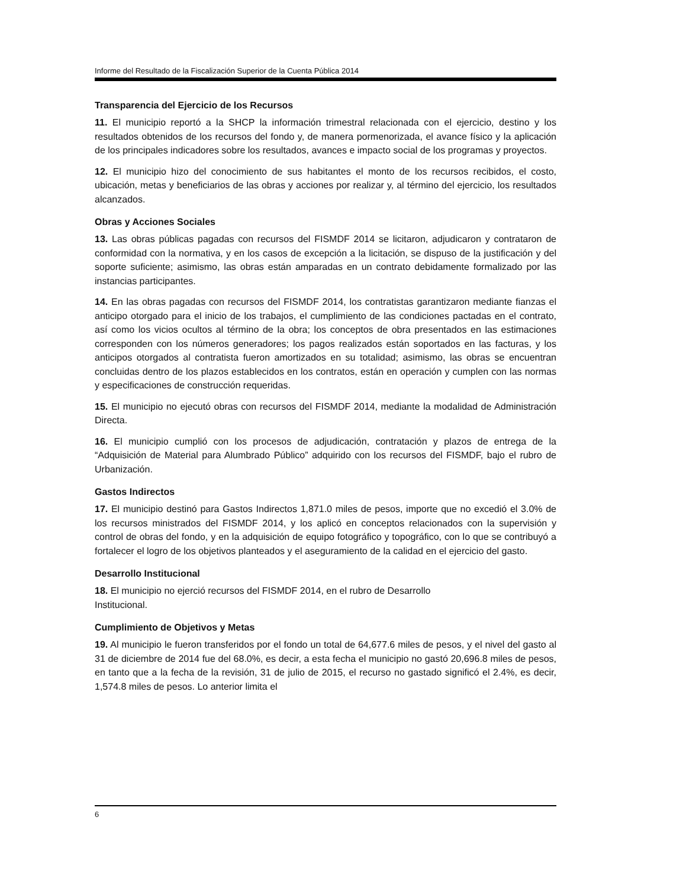Informe del Resultado de la Fiscalización Superior de la Cuenta Pública 2014
Transparencia del Ejercicio de los Recursos
11. El municipio reportó a la SHCP la información trimestral relacionada con el ejercicio, destino y los resultados obtenidos de los recursos del fondo y, de manera pormenorizada, el avance físico y la aplicación de los principales indicadores sobre los resultados, avances e impacto social de los programas y proyectos.
12. El municipio hizo del conocimiento de sus habitantes el monto de los recursos recibidos, el costo, ubicación, metas y beneficiarios de las obras y acciones por realizar y, al término del ejercicio, los resultados alcanzados.
Obras y Acciones Sociales
13. Las obras públicas pagadas con recursos del FISMDF 2014 se licitaron, adjudicaron y contrataron de conformidad con la normativa, y en los casos de excepción a la licitación, se dispuso de la justificación y del soporte suficiente; asimismo, las obras están amparadas en un contrato debidamente formalizado por las instancias participantes.
14. En las obras pagadas con recursos del FISMDF 2014, los contratistas garantizaron mediante fianzas el anticipo otorgado para el inicio de los trabajos, el cumplimiento de las condiciones pactadas en el contrato, así como los vicios ocultos al término de la obra; los conceptos de obra presentados en las estimaciones corresponden con los números generadores; los pagos realizados están soportados en las facturas, y los anticipos otorgados al contratista fueron amortizados en su totalidad; asimismo, las obras se encuentran concluidas dentro de los plazos establecidos en los contratos, están en operación y cumplen con las normas y especificaciones de construcción requeridas.
15. El municipio no ejecutó obras con recursos del FISMDF 2014, mediante la modalidad de Administración Directa.
16. El municipio cumplió con los procesos de adjudicación, contratación y plazos de entrega de la “Adquisición de Material para Alumbrado Público” adquirido con los recursos del FISMDF, bajo el rubro de Urbanización.
Gastos Indirectos
17. El municipio destinó para Gastos Indirectos 1,871.0 miles de pesos, importe que no excedió el 3.0% de los recursos ministrados del FISMDF 2014, y los aplicó en conceptos relacionados con la supervisión y control de obras del fondo, y en la adquisición de equipo fotográfico y topográfico, con lo que se contribuyó a fortalecer el logro de los objetivos planteados y el aseguramiento de la calidad en el ejercicio del gasto.
Desarrollo Institucional
18. El municipio no ejerció recursos del FISMDF 2014, en el rubro de Desarrollo
Institucional.
Cumplimiento de Objetivos y Metas
19. Al municipio le fueron transferidos por el fondo un total de 64,677.6 miles de pesos, y el nivel del gasto al 31 de diciembre de 2014 fue del 68.0%, es decir, a esta fecha el municipio no gastó 20,696.8 miles de pesos, en tanto que a la fecha de la revisión, 31 de julio de 2015, el recurso no gastado significó el 2.4%, es decir, 1,574.8 miles de pesos. Lo anterior limita el
6